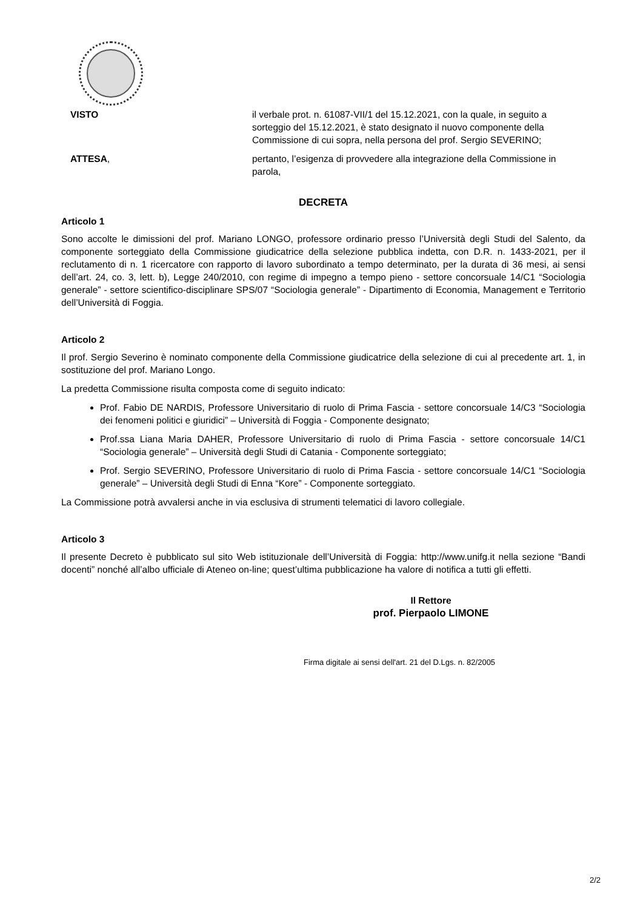VISTO il verbale prot. n. 61087-VII/1 del 15.12.2021, con la quale, in seguito a sorteggio del 15.12.2021, è stato designato il nuovo componente della Commissione di cui sopra, nella persona del prof. Sergio SEVERINO;
ATTESA, pertanto, l’esigenza di provvedere alla integrazione della Commissione in parola,
DECRETA
Articolo 1
Sono accolte le dimissioni del prof. Mariano LONGO, professore ordinario presso l’Università degli Studi del Salento, da componente sorteggiato della Commissione giudicatrice della selezione pubblica indetta, con D.R. n. 1433-2021, per il reclutamento di n. 1 ricercatore con rapporto di lavoro subordinato a tempo determinato, per la durata di 36 mesi, ai sensi dell’art. 24, co. 3, lett. b), Legge 240/2010, con regime di impegno a tempo pieno - settore concorsuale 14/C1 “Sociologia generale” - settore scientifico-disciplinare SPS/07 “Sociologia generale” - Dipartimento di Economia, Management e Territorio dell’Università di Foggia.
Articolo 2
Il prof. Sergio Severino è nominato componente della Commissione giudicatrice della selezione di cui al precedente art. 1, in sostituzione del prof. Mariano Longo.
La predetta Commissione risulta composta come di seguito indicato:
Prof. Fabio DE NARDIS, Professore Universitario di ruolo di Prima Fascia - settore concorsuale 14/C3 “Sociologia dei fenomeni politici e giuridici” – Università di Foggia - Componente designato;
Prof.ssa Liana Maria DAHER, Professore Universitario di ruolo di Prima Fascia - settore concorsuale 14/C1 “Sociologia generale” – Università degli Studi di Catania - Componente sorteggiato;
Prof. Sergio SEVERINO, Professore Universitario di ruolo di Prima Fascia - settore concorsuale 14/C1 “Sociologia generale” – Università degli Studi di Enna “Kore” - Componente sorteggiato.
La Commissione potrà avvalersi anche in via esclusiva di strumenti telematici di lavoro collegiale.
Articolo 3
Il presente Decreto è pubblicato sul sito Web istituzionale dell’Università di Foggia: http://www.unifg.it nella sezione “Bandi docenti” nonché all’albo ufficiale di Ateneo on-line; quest’ultima pubblicazione ha valore di notifica a tutti gli effetti.
Il Rettore
prof. Pierpaolo LIMONE
Firma digitale ai sensi dell'art. 21 del D.Lgs. n. 82/2005
2/2